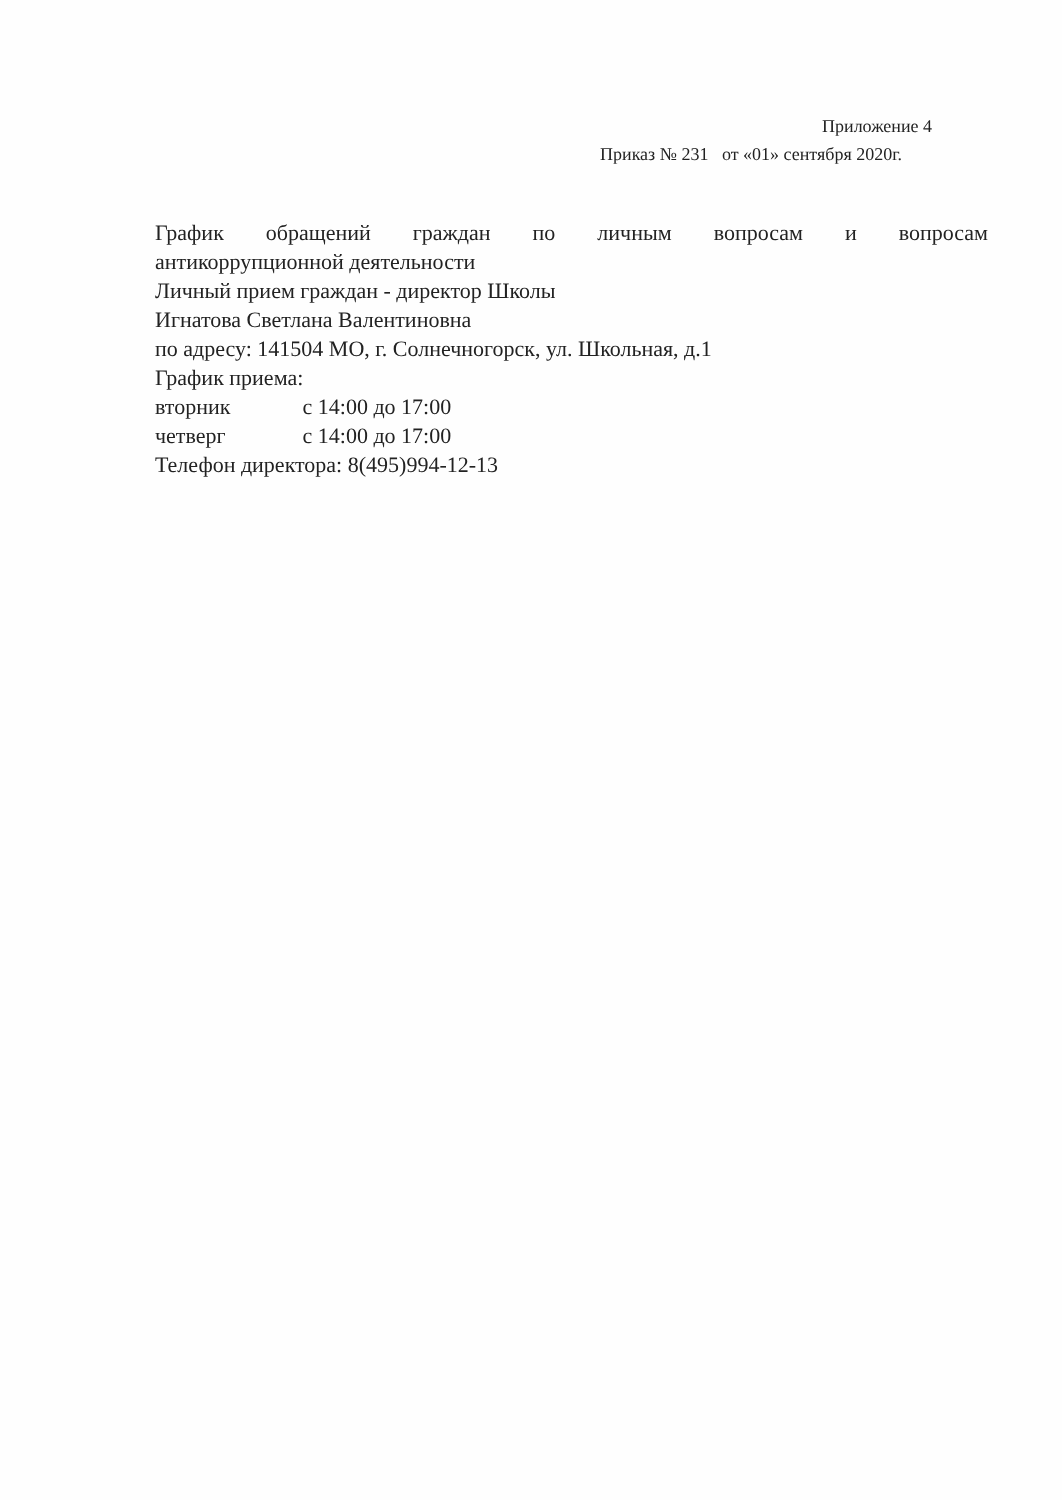Приложение 4
Приказ № 231 от «01» сентября 2020г.
График обращений граждан по личным вопросам и вопросам
антикоррупционной деятельности
Личный прием граждан - директор Школы
Игнатова Светлана Валентиновна
по адресу: 141504 МО, г. Солнечногорск, ул. Школьная, д.1
График приема:
вторник с 14:00 до 17:00
четверг с 14:00 до 17:00
Телефон директора: 8(495)994-12-13